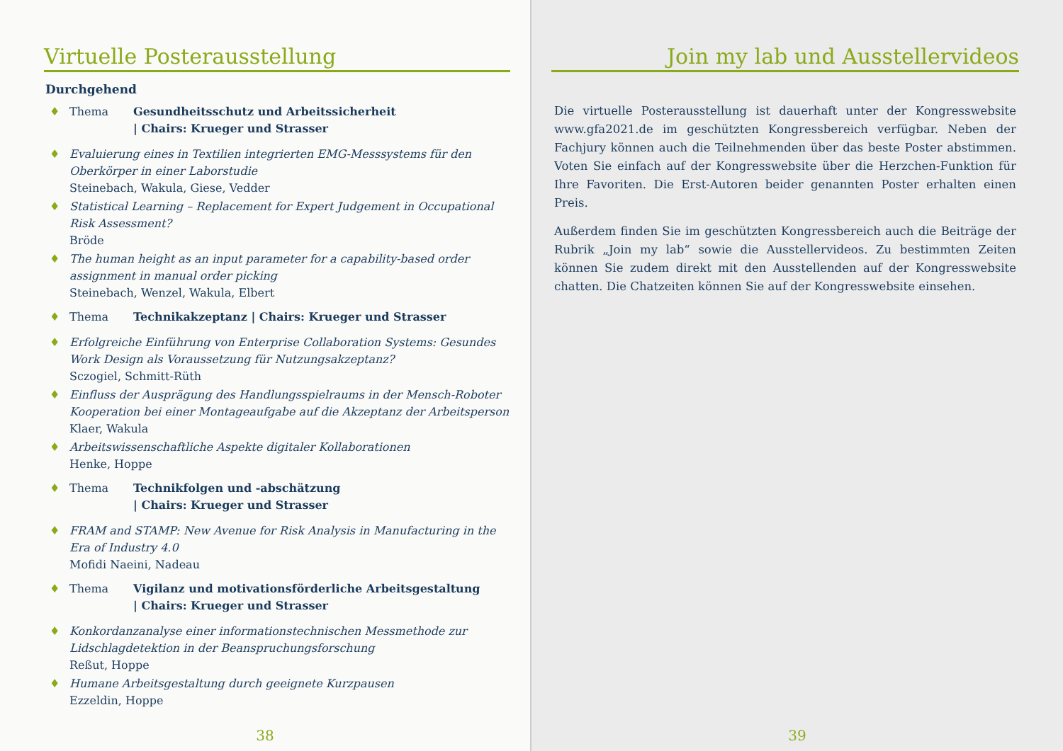Virtuelle Posterausstellung
Durchgehend
♦ Thema Gesundheitsschutz und Arbeitssicherheit
| Chairs: Krueger und Strasser
♦ Evaluierung eines in Textilien integrierten EMG-Messsystems für den Oberkörper in einer Laborstudie
Steinebach, Wakula, Giese, Vedder
♦ Statistical Learning – Replacement for Expert Judgement in Occupational Risk Assessment?
Bröde
♦ The human height as an input parameter for a capability-based order assignment in manual order picking
Steinebach, Wenzel, Wakula, Elbert
♦ Thema Technikakzeptanz | Chairs: Krueger und Strasser
♦ Erfolgreiche Einführung von Enterprise Collaboration Systems: Gesundes Work Design als Voraussetzung für Nutzungsakzeptanz?
Sczogiel, Schmitt-Rüth
♦ Einfluss der Ausprägung des Handlungsspielraums in der Mensch-Roboter Kooperation bei einer Montageaufgabe auf die Akzeptanz der Arbeitsperson
Klaer, Wakula
♦ Arbeitswissenschaftliche Aspekte digitaler Kollaborationen
Henke, Hoppe
♦ Thema Technikfolgen und -abschätzung
| Chairs: Krueger und Strasser
♦ FRAM and STAMP: New Avenue for Risk Analysis in Manufacturing in the Era of Industry 4.0
Mofidi Naeini, Nadeau
♦ Thema Vigilanz und motivationsförderliche Arbeitsgestaltung
| Chairs: Krueger und Strasser
♦ Konkordanzanalyse einer informationstechnischen Messmethode zur Lidschlagdetektion in der Beanspruchungsforschung
Reßut, Hoppe
♦ Humane Arbeitsgestaltung durch geeignete Kurzpausen
Ezzeldin, Hoppe
38
Join my lab und Ausstellervideos
Die virtuelle Posterausstellung ist dauerhaft unter der Kongresswebsite www.gfa2021.de im geschützten Kongressbereich verfügbar. Neben der Fachjury können auch die Teilnehmenden über das beste Poster abstimmen. Voten Sie einfach auf der Kongresswebsite über die Herzchen-Funktion für Ihre Favoriten. Die Erst-Autoren beider genannten Poster erhalten einen Preis.
Außerdem finden Sie im geschützten Kongressbereich auch die Beiträge der Rubrik „Join my lab“ sowie die Ausstellervideos. Zu bestimmten Zeiten können Sie zudem direkt mit den Ausstellenden auf der Kongresswebsite chatten. Die Chatzeiten können Sie auf der Kongresswebsite einsehen.
39